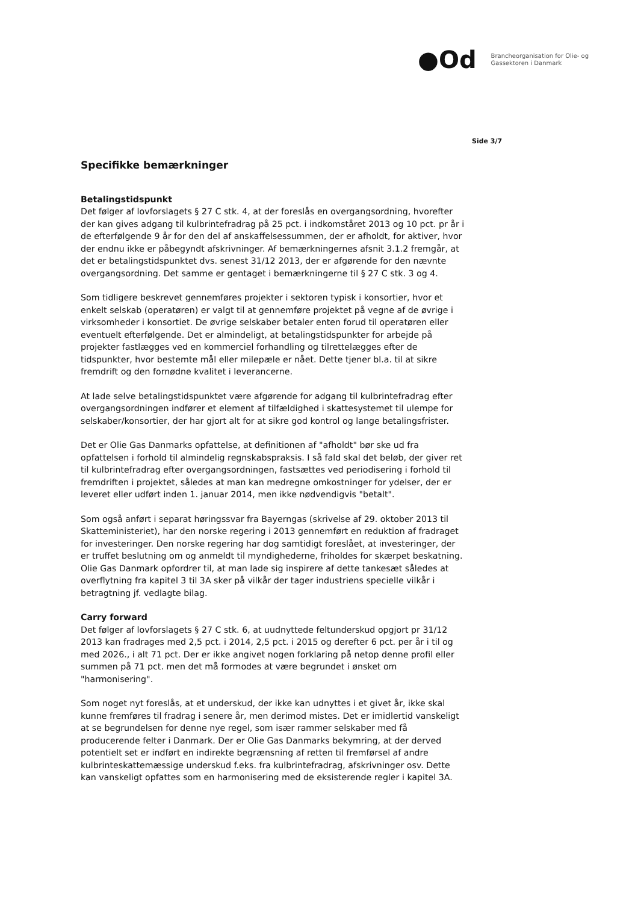●Od
Brancheorganisation for Olie- og
Gassektoren i Danmark
Side 3/7
Specifikke bemærkninger
Betalingstidspunkt
Det følger af lovforslagets § 27 C stk. 4, at der foreslås en overgangsordning, hvorefter der kan gives adgang til kulbrintefradrag på 25 pct. i indkomståret 2013 og 10 pct. pr år i de efterfølgende 9 år for den del af anskaffelsessummen, der er afholdt, for aktiver, hvor der endnu ikke er påbegyndt afskrivninger. Af bemærkningernes afsnit 3.1.2 fremgår, at det er betalingstidspunktet dvs. senest 31/12 2013, der er afgørende for den nævnte overgangsordning. Det samme er gentaget i bemærkningerne til § 27 C stk. 3 og 4.
Som tidligere beskrevet gennemføres projekter i sektoren typisk i konsortier, hvor et enkelt selskab (operatøren) er valgt til at gennemføre projektet på vegne af de øvrige i virksomheder i konsortiet. De øvrige selskaber betaler enten forud til operatøren eller eventuelt efterfølgende. Det er almindeligt, at betalingstidspunkter for arbejde på projekter fastlægges ved en kommerciel forhandling og tilrettelægges efter de tidspunkter, hvor bestemte mål eller milepæle er nået. Dette tjener bl.a. til at sikre fremdrift og den fornødne kvalitet i leverancerne.
At lade selve betalingstidspunktet være afgørende for adgang til kulbrintefradrag efter overgangsordningen indfører et element af tilfældighed i skattesystemet til ulempe for selskaber/konsortier, der har gjort alt for at sikre god kontrol og lange betalingsfrister.
Det er Olie Gas Danmarks opfattelse, at definitionen af "afholdt" bør ske ud fra opfattelsen i forhold til almindelig regnskabspraksis. I så fald skal det beløb, der giver ret til kulbrintefradrag efter overgangsordningen, fastsættes ved periodisering i forhold til fremdriften i projektet, således at man kan medregne omkostninger for ydelser, der er leveret eller udført inden 1. januar 2014, men ikke nødvendigvis "betalt".
Som også anført i separat høringssvar fra Bayerngas (skrivelse af 29. oktober 2013 til Skatteministeriet), har den norske regering i 2013 gennemført en reduktion af fradraget for investeringer. Den norske regering har dog samtidigt foreslået, at investeringer, der er truffet beslutning om og anmeldt til myndighederne, friholdes for skærpet beskatning. Olie Gas Danmark opfordrer til, at man lade sig inspirere af dette tankesæt således at overflytning fra kapitel 3 til 3A sker på vilkår der tager industriens specielle vilkår i betragtning jf. vedlagte bilag.
Carry forward
Det følger af lovforslagets § 27 C stk. 6, at uudnyttede feltunderskud opgjort pr 31/12 2013 kan fradrages med 2,5 pct. i 2014, 2,5 pct. i 2015 og derefter 6 pct. per år i til og med 2026., i alt 71 pct. Der er ikke angivet nogen forklaring på netop denne profil eller summen på 71 pct. men det må formodes at være begrundet i ønsket om "harmonisering".
Som noget nyt foreslås, at et underskud, der ikke kan udnyttes i et givet år, ikke skal kunne fremføres til fradrag i senere år, men derimod mistes. Det er imidlertid vanskeligt at se begrundelsen for denne nye regel, som især rammer selskaber med få producerende felter i Danmark. Der er Olie Gas Danmarks bekymring, at der derved potentielt set er indført en indirekte begrænsning af retten til fremførsel af andre kulbrinteskattemæssige underskud f.eks. fra kulbrintefradrag, afskrivninger osv. Dette kan vanskeligt opfattes som en harmonisering med de eksisterende regler i kapitel 3A.